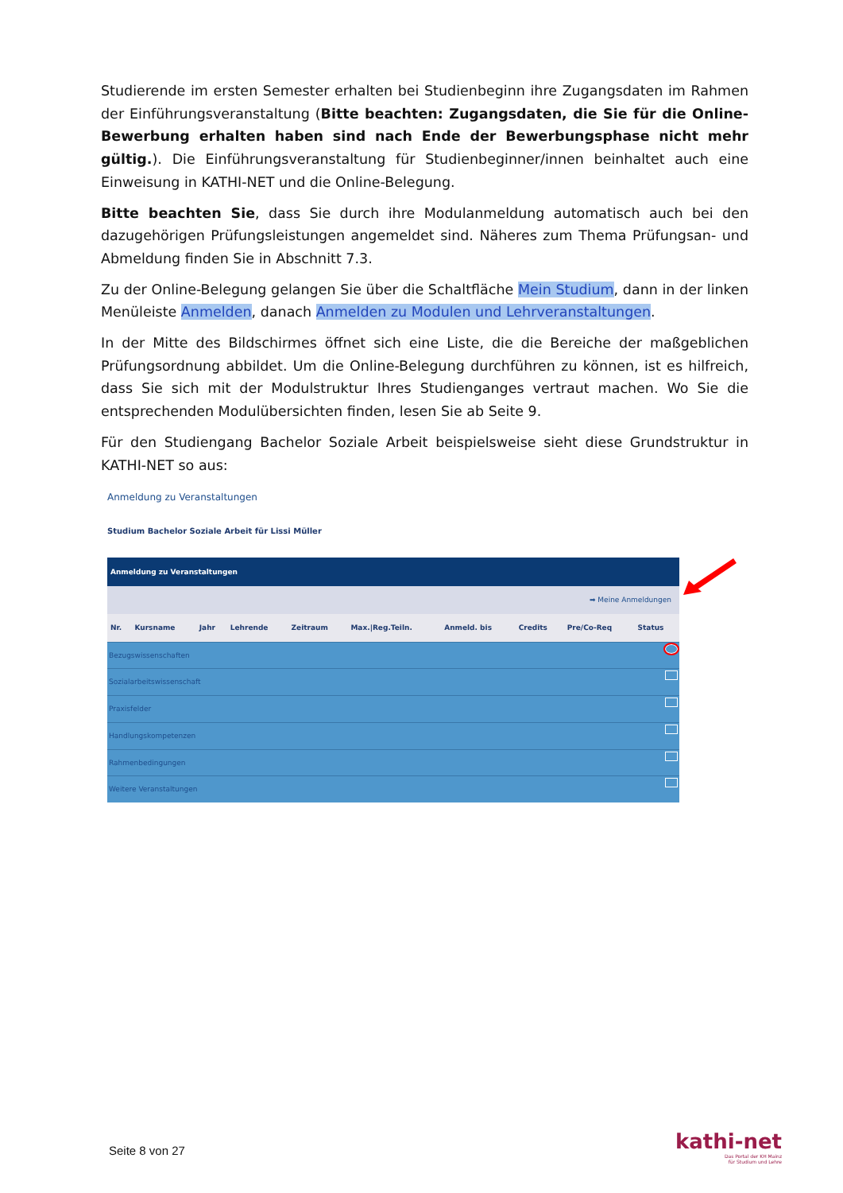Studierende im ersten Semester erhalten bei Studienbeginn ihre Zugangsdaten im Rahmen der Einführungsveranstaltung (Bitte beachten: Zugangsdaten, die Sie für die Online-Bewerbung erhalten haben sind nach Ende der Bewerbungsphase nicht mehr gültig.). Die Einführungsveranstaltung für Studienbeginner/innen beinhaltet auch eine Einweisung in KATHI-NET und die Online-Belegung.
Bitte beachten Sie, dass Sie durch ihre Modulanmeldung automatisch auch bei den dazugehörigen Prüfungsleistungen angemeldet sind. Näheres zum Thema Prüfungsan- und Abmeldung finden Sie in Abschnitt 7.3.
Zu der Online-Belegung gelangen Sie über die Schaltfläche Mein Studium, dann in der linken Menüleiste Anmelden, danach Anmelden zu Modulen und Lehrveranstaltungen.
In der Mitte des Bildschirmes öffnet sich eine Liste, die die Bereiche der maßgeblichen Prüfungsordnung abbildet. Um die Online-Belegung durchführen zu können, ist es hilfreich, dass Sie sich mit der Modulstruktur Ihres Studienganges vertraut machen. Wo Sie die entsprechenden Modulübersichten finden, lesen Sie ab Seite 9.
Für den Studiengang Bachelor Soziale Arbeit beispielsweise sieht diese Grundstruktur in KATHI-NET so aus:
Anmeldung zu Veranstaltungen
Studium Bachelor Soziale Arbeit für Lissi Müller
| Anmeldung zu Veranstaltungen | | | | | | | | | |
| ➡ Meine Anmeldungen | | | | | | | | | |
| Nr. | Kursname | Jahr | Lehrende | Zeitraum | Max./Reg.Teiln. | Anmeld. bis | Credits | Pre/Co-Req | Status |
| Bezugswissenschaften | | | | | | | | | |
| Sozialarbeitswissenschaft | | | | | | | | | |
| Praxisfelder | | | | | | | | | |
| Handlungskompetenzen | | | | | | | | | |
| Rahmenbedingungen | | | | | | | | | |
| Weitere Veranstaltungen | | | | | | | | | |
Seite 8 von 27
kathi-net
Das Portal der KH Mainz
für Studium und Lehre